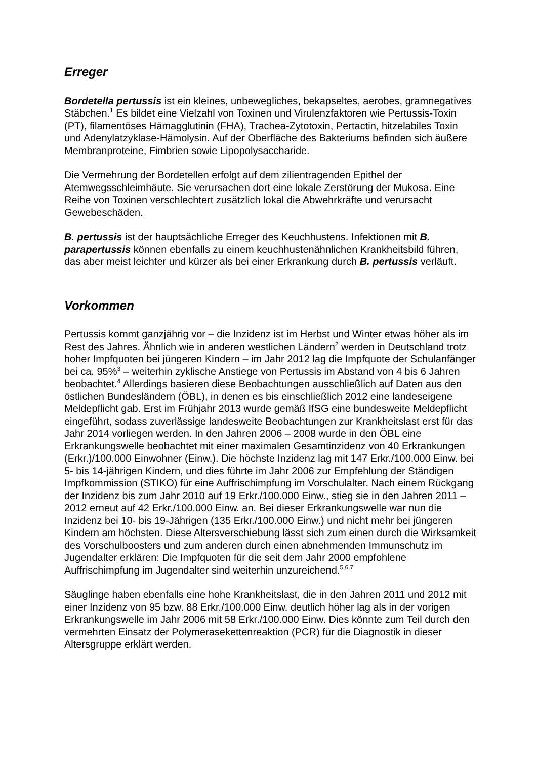Erreger
Bordetella pertussis ist ein kleines, unbewegliches, bekapseltes, aerobes, gramnegatives Stäbchen.<sup>1</sup> Es bildet eine Vielzahl von Toxinen und Virulenzfaktoren wie Pertussis-Toxin (PT), filamentöses Hämagglutinin (FHA), Trachea-Zytotoxin, Pertactin, hitzelabiles Toxin und Adenylatzyklase-Hämolysin. Auf der Oberfläche des Bakteriums befinden sich äußere Membranproteine, Fimbrien sowie Lipopolysaccharide.
Die Vermehrung der Bordetellen erfolgt auf dem zilientragenden Epithel der Atemwegsschleimhäute. Sie verursachen dort eine lokale Zerstörung der Mukosa. Eine Reihe von Toxinen verschlechtert zusätzlich lokal die Abwehrkräfte und verursacht Gewebeschäden.
B. pertussis ist der hauptsächliche Erreger des Keuchhustens. Infektionen mit B. parapertussis können ebenfalls zu einem keuchhustenähnlichen Krankheitsbild führen, das aber meist leichter und kürzer als bei einer Erkrankung durch B. pertussis verläuft.
Vorkommen
Pertussis kommt ganzjährig vor – die Inzidenz ist im Herbst und Winter etwas höher als im Rest des Jahres. Ähnlich wie in anderen westlichen Ländern<sup>2</sup> werden in Deutschland trotz hoher Impfquoten bei jüngeren Kindern – im Jahr 2012 lag die Impfquote der Schulanfänger bei ca. 95%<sup>3</sup> – weiterhin zyklische Anstiege von Pertussis im Abstand von 4 bis 6 Jahren beobachtet.<sup>4</sup> Allerdings basieren diese Beobachtungen ausschließlich auf Daten aus den östlichen Bundesländern (ÖBL), in denen es bis einschließlich 2012 eine landeseigene Meldepflicht gab. Erst im Frühjahr 2013 wurde gemäß IfSG eine bundesweite Meldepflicht eingeführt, sodass zuverlässige landesweite Beobachtungen zur Krankheitslast erst für das Jahr 2014 vorliegen werden. In den Jahren 2006 – 2008 wurde in den ÖBL eine Erkrankungswelle beobachtet mit einer maximalen Gesamtinzidenz von 40 Erkrankungen (Erkr.)/100.000 Einwohner (Einw.). Die höchste Inzidenz lag mit 147 Erkr./100.000 Einw. bei 5- bis 14-jährigen Kindern, und dies führte im Jahr 2006 zur Empfehlung der Ständigen Impfkommission (STIKO) für eine Auffrischimpfung im Vorschulalter. Nach einem Rückgang der Inzidenz bis zum Jahr 2010 auf 19 Erkr./100.000 Einw., stieg sie in den Jahren 2011 – 2012 erneut auf 42 Erkr./100.000 Einw. an. Bei dieser Erkrankungswelle war nun die Inzidenz bei 10- bis 19-Jährigen (135 Erkr./100.000 Einw.) und nicht mehr bei jüngeren Kindern am höchsten. Diese Altersverschiebung lässt sich zum einen durch die Wirksamkeit des Vorschulboosters und zum anderen durch einen abnehmenden Immunschutz im Jugendalter erklären: Die Impfquoten für die seit dem Jahr 2000 empfohlene Auffrischimpfung im Jugendalter sind weiterhin unzureichend.<sup>5,6,7</sup>
Säuglinge haben ebenfalls eine hohe Krankheitslast, die in den Jahren 2011 und 2012 mit einer Inzidenz von 95 bzw. 88 Erkr./100.000 Einw. deutlich höher lag als in der vorigen Erkrankungswelle im Jahr 2006 mit 58 Erkr./100.000 Einw. Dies könnte zum Teil durch den vermehrten Einsatz der Polymerasekettenreaktion (PCR) für die Diagnostik in dieser Altersgruppe erklärt werden.